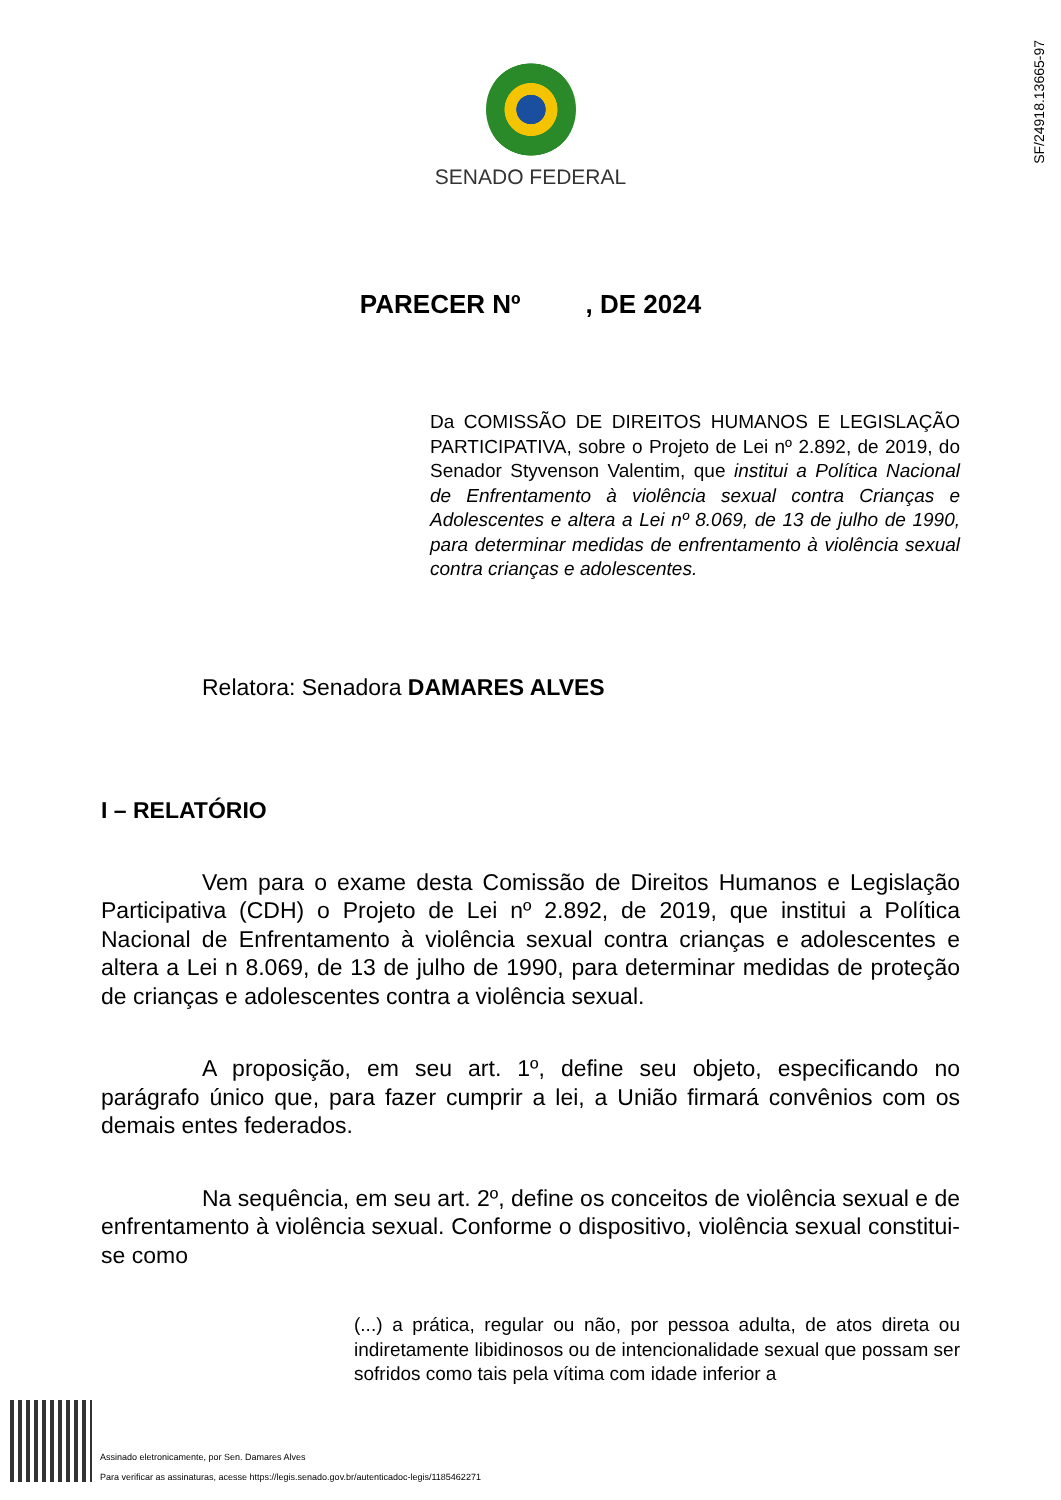SF/24918.13665-97
SENADO FEDERAL
PARECER Nº , DE 2024
Da COMISSÃO DE DIREITOS HUMANOS E LEGISLAÇÃO PARTICIPATIVA, sobre o Projeto de Lei nº 2.892, de 2019, do Senador Styvenson Valentim, que institui a Política Nacional de Enfrentamento à violência sexual contra Crianças e Adolescentes e altera a Lei nº 8.069, de 13 de julho de 1990, para determinar medidas de enfrentamento à violência sexual contra crianças e adolescentes.
Relatora: Senadora DAMARES ALVES
I – RELATÓRIO
Vem para o exame desta Comissão de Direitos Humanos e Legislação Participativa (CDH) o Projeto de Lei nº 2.892, de 2019, que institui a Política Nacional de Enfrentamento à violência sexual contra crianças e adolescentes e altera a Lei n 8.069, de 13 de julho de 1990, para determinar medidas de proteção de crianças e adolescentes contra a violência sexual.
A proposição, em seu art. 1º, define seu objeto, especificando no parágrafo único que, para fazer cumprir a lei, a União firmará convênios com os demais entes federados.
Na sequência, em seu art. 2º, define os conceitos de violência sexual e de enfrentamento à violência sexual. Conforme o dispositivo, violência sexual constitui-se como
(...) a prática, regular ou não, por pessoa adulta, de atos direta ou indiretamente libidinosos ou de intencionalidade sexual que possam ser sofridos como tais pela vítima com idade inferior a
Assinado eletronicamente, por Sen. Damares Alves
Para verificar as assinaturas, acesse https://legis.senado.gov.br/autenticadoc-legis/1185462271